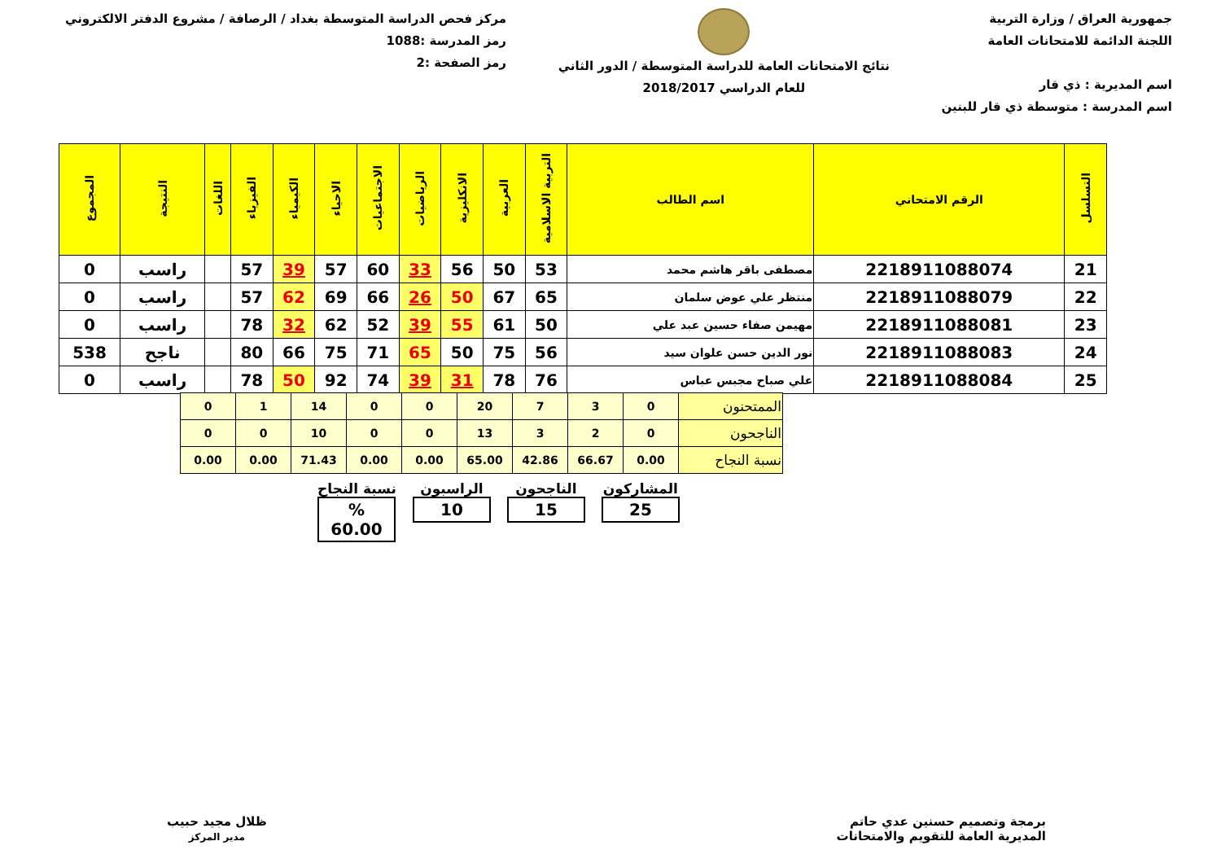جمهورية العراق / وزارة التربية
اللجنة الدائمة للامتحانات العامة
اسم المديرية : ذي قار
اسم المدرسة : متوسطة ذي قار للبنين
نتائج الامتحانات العامة للدراسة المتوسطة / الدور الثاني
للعام الدراسي 2018/2017
مركز فحص الدراسة المتوسطة بغداد / الرصافة / مشروع الدفتر الالكتروني
رمز المدرسة :1088
رمز الصفحة :2
| التسلسل | الرقم الامتحاني | اسم الطالب | التربية الاسلامية | العربية | الانكليزية | الرياضيات | الاجتماعيات | الاحياء | الكيمياء | الفيزياء | اللغات | النتيجة | المجموع |
| --- | --- | --- | --- | --- | --- | --- | --- | --- | --- | --- | --- | --- | --- |
| 21 | 2218911088074 | مصطفى باقر هاشم محمد | 53 | 50 | 56 | 33 | 60 | 57 | 39 | 57 | | راسب | 0 |
| 22 | 2218911088079 | منتظر علي عوض سلمان | 65 | 67 | 50 | 26 | 66 | 69 | 62 | 57 | | راسب | 0 |
| 23 | 2218911088081 | مهيمن صفاء حسين عبد علي | 50 | 61 | 55 | 39 | 52 | 62 | 32 | 78 | | راسب | 0 |
| 24 | 2218911088083 | نور الدين حسن علوان سيد | 56 | 75 | 50 | 65 | 71 | 75 | 66 | 80 | | ناجح | 538 |
| 25 | 2218911088084 | علي صباح مجبس عباس | 76 | 78 | 31 | 39 | 74 | 92 | 50 | 78 | | راسب | 0 |
| الممتحنون | 0 | 3 | 7 | 20 | 0 | 0 | 14 | 1 | 0 |
| الناجحون | 0 | 2 | 3 | 13 | 0 | 0 | 10 | 0 | 0 |
| نسبة النجاح | 0.00 | 66.67 | 42.86 | 65.00 | 0.00 | 0.00 | 71.43 | 0.00 | 0.00 |
نسبة النجاح% 60.00
الراسبون
10
الناجحون
15
المشاركون
25
برمجة وتصميم حسنين عدي حاتم
المديرية العامة للتقويم والامتحانات
ظلال مجيد حبيب
مدير المركز